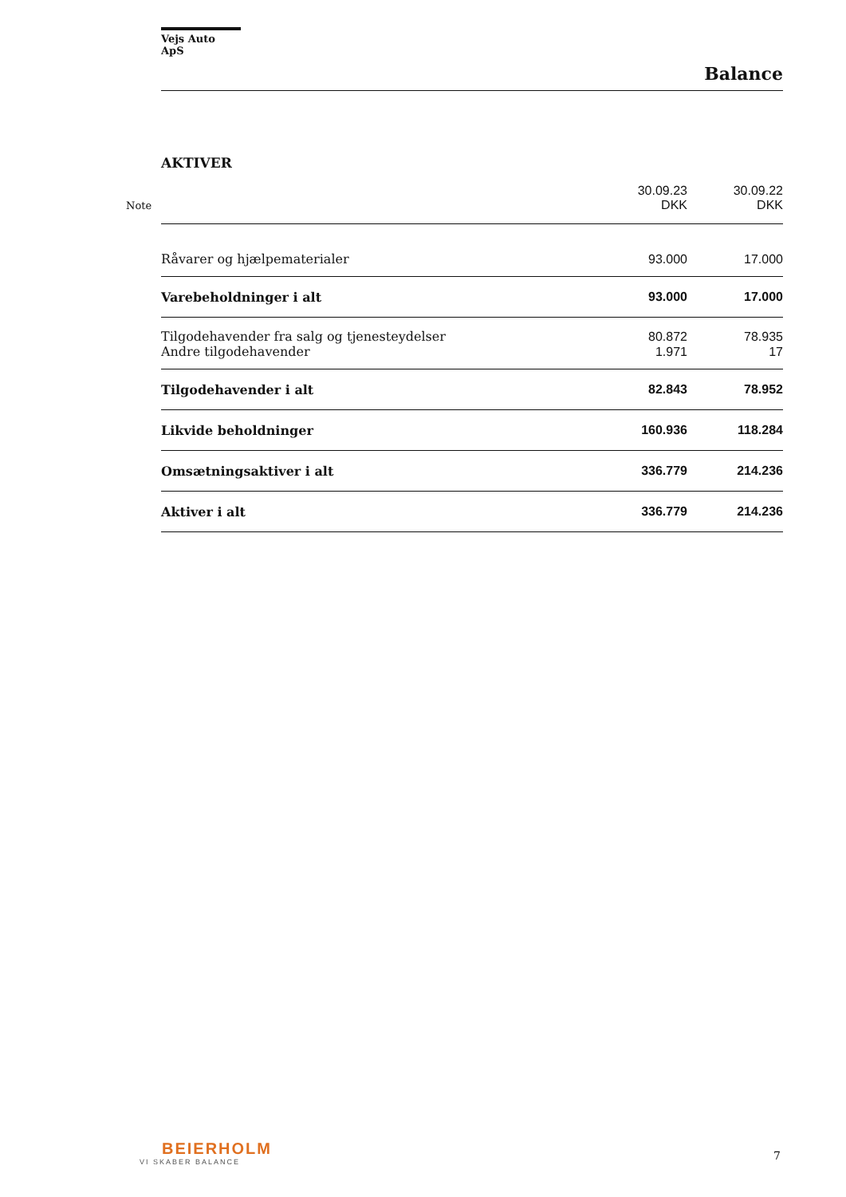Vejs Auto ApS
Balance
AKTIVER
| | 30.09.23 DKK | 30.09.22 DKK |
| Råvarer og hjælpematerialer | 93.000 | 17.000 |
| Varebeholdninger i alt | 93.000 | 17.000 |
| Tilgodehavender fra salg og tjenesteydelser | 80.872 | 78.935 |
| Andre tilgodehavender | 1.971 | 17 |
| Tilgodehavender i alt | 82.843 | 78.952 |
| Likvide beholdninger | 160.936 | 118.284 |
| Omsætningsaktiver i alt | 336.779 | 214.236 |
| Aktiver i alt | 336.779 | 214.236 |
Note
BEIERHOLM
VI SKABER BALANCE
7